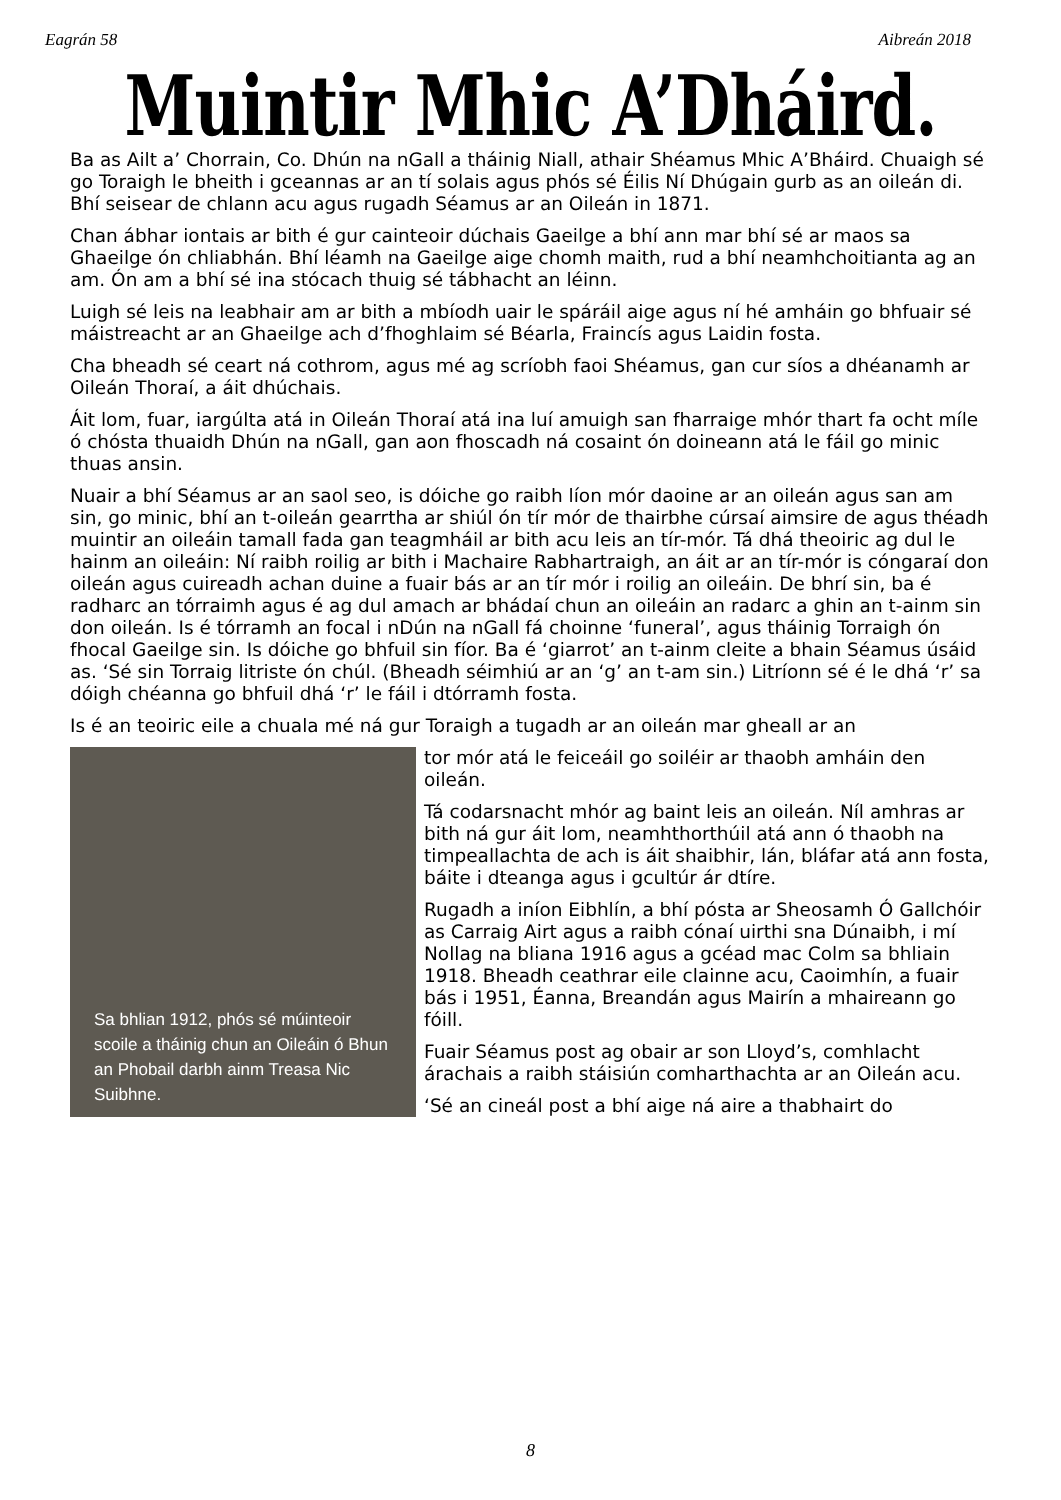Eagrán 58 Aibreán 2018
Muintir Mhic A’Dháird.
Ba as Ailt a’ Chorrain, Co. Dhún na nGall a tháinig Niall, athair Shéamus Mhic A’Bháird. Chuaigh sé go Toraigh le bheith i gceannas ar an tí solais agus phós sé Éilis Ní Dhúgain gurb as an oileán di. Bhí seisear de chlann acu agus rugadh Séamus ar an Oileán in 1871.
Chan ábhar iontais ar bith é gur cainteoir dúchais Gaeilge a bhí ann mar bhí sé ar maos sa Ghaeilge ón chliabhán. Bhí léamh na Gaeilge aige chomh maith, rud a bhí neamhchoitianta ag an am. Ón am a bhí sé ina stócach thuig sé tábhacht an léinn.
Luigh sé leis na leabhair am ar bith a mbíodh uair le spáráil aige agus ní hé amháin go bhfuair sé máistreacht ar an Ghaeilge ach d’fhoghlaim sé Béarla, Fraincís agus Laidin fosta.
Cha bheadh sé ceart ná cothrom, agus mé ag scríobh faoi Shéamus, gan cur síos a dhéanamh ar Oileán Thoraí, a áit dhúchais.
Áit lom, fuar, iargúlta atá in Oileán Thoraí atá ina luí amuigh san fharraige mhór thart fa ocht míle ó chósta thuaidh Dhún na nGall, gan aon fhoscadh ná cosaint ón doineann atá le fáil go minic thuas ansin.
Nuair a bhí Séamus ar an saol seo, is dóiche go raibh líon mór daoine ar an oileán agus san am sin, go minic, bhí an t-oileán gearrtha ar shiúl ón tír mór de thairbhe cúrsaí aimsire de agus théadh muintir an oileáin tamall fada gan teagmháil ar bith acu leis an tír-mór. Tá dhá theoiric ag dul le hainm an oileáin: Ní raibh roilig ar bith i Machaire Rabhartraigh, an áit ar an tír-mór is cóngaraí don oileán agus cuireadh achan duine a fuair bás ar an tír mór i roilig an oileáin. De bhrí sin, ba é radharc an tórraimh agus é ag dul amach ar bhádaí chun an oileáin an radarc a ghin an t-ainm sin don oileán. Is é tórramh an focal i nDún na nGall fá choinne ‘funeral’, agus tháinig Torraigh ón fhocal Gaeilge sin. Is dóiche go bhfuil sin fíor. Ba é ‘giarrot’ an t-ainm cleite a bhain Séamus úsáid as. ‘Sé sin Torraig litriste ón chúl. (Bheadh séimhiú ar an ‘g’ an t-am sin.) Litríonn sé é le dhá ‘r’ sa dóigh chéanna go bhfuil dhá ‘r’ le fáil i dtórramh fosta.
Is é an teoiric eile a chuala mé ná gur Toraigh a tugadh ar an oileán mar gheall ar an
Sa bhlian 1912, phós sé múinteoir scoile a tháinig chun an Oileáin ó Bhun an Phobail darbh ainm Treasa Nic Suibhne.
tor mór atá le feiceáil go soiléir ar thaobh amháin den oileán.
Tá codarsnacht mhór ag baint leis an oileán. Níl amhras ar bith ná gur áit lom, neamhthorthúil atá ann ó thaobh na timpeallachta de ach is áit shaibhir, lán, bláfar atá ann fosta, báite i dteanga agus i gcultúr ár dtíre.
Rugadh a iníon Eibhlín, a bhí pósta ar Sheosamh Ó Gallchóir as Carraig Airt agus a raibh cónaí uirthi sna Dúnaibh, i mí Nollag na bliana 1916 agus a gcéad mac Colm sa bhliain 1918. Bheadh ceathrar eile clainne acu, Caoimhín, a fuair bás i 1951, Éanna, Breandán agus Mairín a mhaireann go fóill.
Fuair Séamus post ag obair ar son Lloyd’s, comhlacht árachais a raibh stáisiún comharthachta ar an Oileán acu.
‘Sé an cineál post a bhí aige ná aire a thabhairt do
8